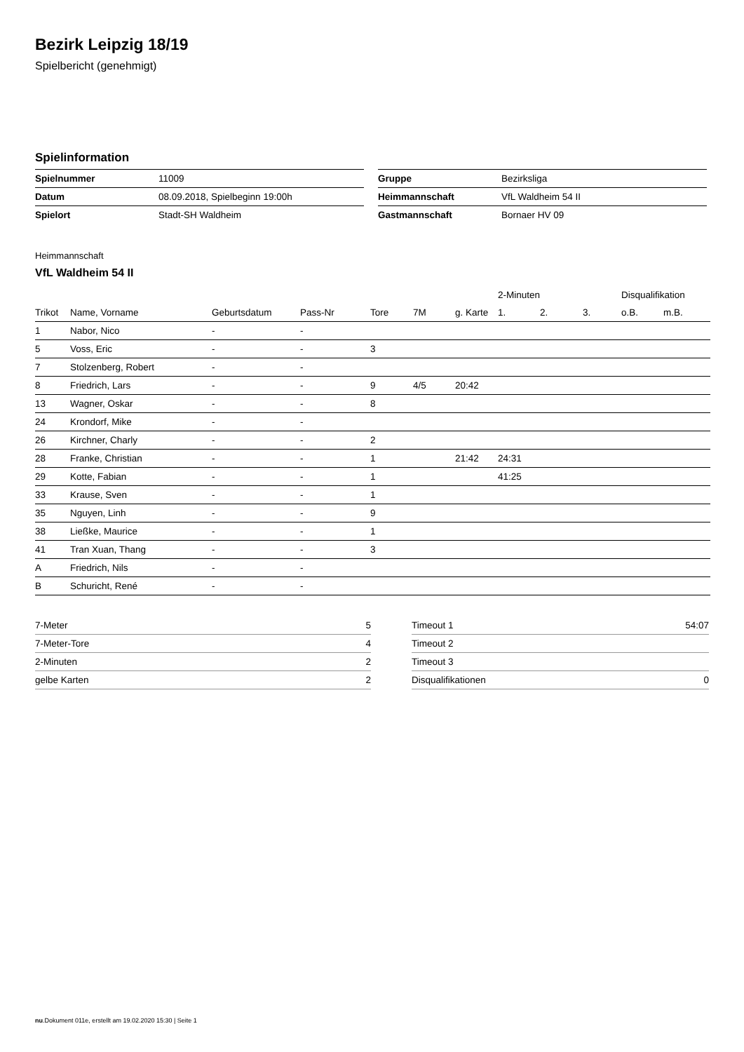Bezirk Leipzig 18/19
Spielbericht (genehmigt)
Spielinformation
| Spielnummer | 11009 |
| Datum | 08.09.2018, Spielbeginn 19:00h |
| Spielort | Stadt-SH Waldheim |
| Gruppe | Bezirksliga |
| Heimmannschaft | VfL Waldheim 54 II |
| Gastmannschaft | Bornaer HV 09 |
Heimmannschaft
VfL Waldheim 54 II
| | | | | | | | 2-Minuten | | | Disqualifikation | |
| --- | --- | --- | --- | --- | --- | --- | --- | --- | --- | --- | --- |
| Trikot | Name, Vorname | Geburtsdatum | Pass-Nr | Tore | 7M | g. Karte | 1. | 2. | 3. | o.B. | m.B. |
| 1 | Nabor, Nico | - | - | | | | | | | | |
| 5 | Voss, Eric | - | - | 3 | | | | | | | |
| 7 | Stolzenberg, Robert | - | - | | | | | | | | |
| 8 | Friedrich, Lars | - | - | 9 | 4/5 | 20:42 | | | | | |
| 13 | Wagner, Oskar | - | - | 8 | | | | | | | |
| 24 | Krondorf, Mike | - | - | | | | | | | | |
| 26 | Kirchner, Charly | - | - | 2 | | | | | | | |
| 28 | Franke, Christian | - | - | 1 | | 21:42 | 24:31 | | | | |
| 29 | Kotte, Fabian | - | - | 1 | | | 41:25 | | | | |
| 33 | Krause, Sven | - | - | 1 | | | | | | | |
| 35 | Nguyen, Linh | - | - | 9 | | | | | | | |
| 38 | Ließke, Maurice | - | - | 1 | | | | | | | |
| 41 | Tran Xuan, Thang | - | - | 3 | | | | | | | |
| A | Friedrich, Nils | - | - | | | | | | | | |
| B | Schuricht, René | - | - | | | | | | | | |
| 7-Meter | 5 |
| 7-Meter-Tore | 4 |
| 2-Minuten | 2 |
| gelbe Karten | 2 |
| Timeout 1 | 54:07 |
| Timeout 2 | |
| Timeout 3 | |
| Disqualifikationen | 0 |
nu.Dokument 011e, erstellt am 19.02.2020 15:30 | Seite 1